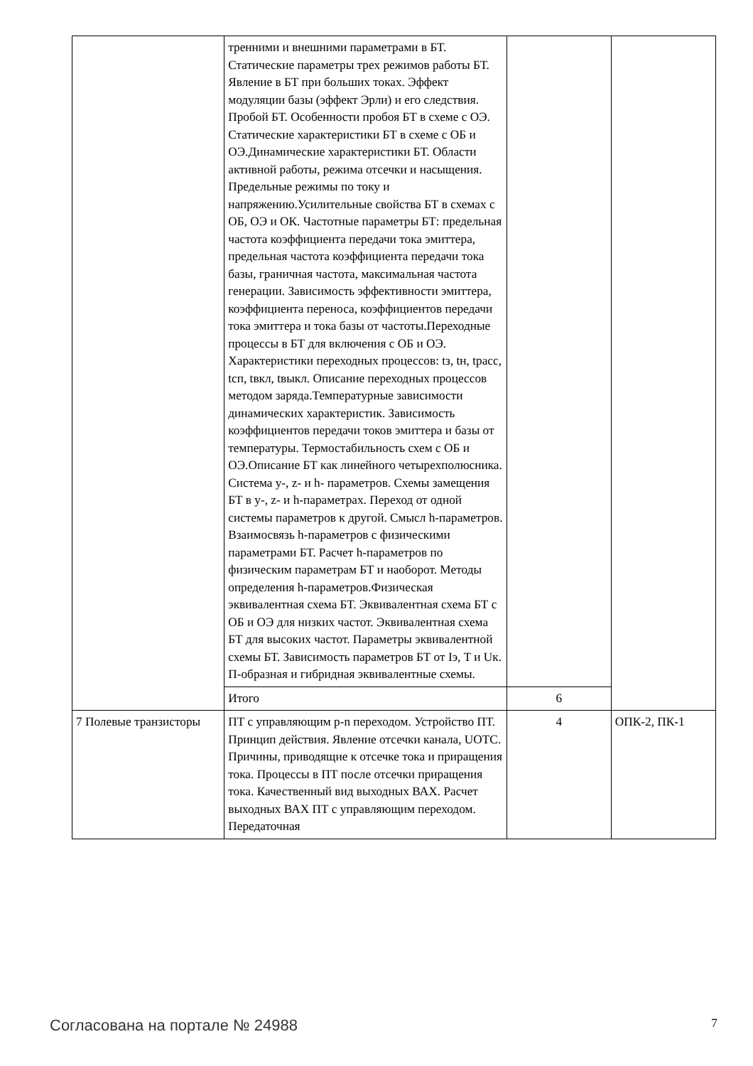| | тренними и внешними параметрами в БТ. Статические параметры трех режимов работы БТ. Явление в БТ при больших токах. Эффект модуляции базы (эффект Эрли) и его следствия. Пробой БТ. Особенности пробоя БТ в схеме с ОЭ. Статические характеристики БТ в схеме с ОБ и ОЭ.Динамические характеристики БТ. Области активной работы, режима отсечки и насыщения. Предельные режимы по току и напряжению.Усилительные свойства БТ в схемах с ОБ, ОЭ и ОК. Частотные параметры БТ: предельная частота коэффициента передачи тока эмиттера, предельная частота коэффициента передачи тока базы, граничная частота, максимальная частота генерации. Зависимость эффективности эмиттера, коэффициента переноса, коэффициентов передачи тока эмиттера и тока базы от частоты.Переходные процессы в БТ для включения с ОБ и ОЭ. Характеристики переходных процессов: tз, tн, tрасс, tсп, tвкл, tвыкл. Описание переходных процессов методом заряда.Температурные зависимости динамических характеристик. Зависимость коэффициентов передачи токов эмиттера и базы от температуры. Термостабильность схем с ОБ и ОЭ.Описание БТ как линейного четырехполюсника. Система y-, z- и h- параметров. Схемы замещения БТ в y-, z- и h-параметрах. Переход от одной системы параметров к другой. Смысл h-параметров. Взаимосвязь h-параметров с физическими параметрами БТ. Расчет h-параметров по физическим параметрам БТ и наоборот. Методы определения h-параметров.Физическая эквивалентная схема БТ. Эквивалентная схема БТ с ОБ и ОЭ для низких частот. Эквивалентная схема БТ для высоких частот. Параметры эквивалентной схемы БТ. Зависимость параметров БТ от Iэ, T и Uк. П-образная и гибридная эквивалентные схемы. | | |
| | Итого | 6 | |
| 7 Полевые транзисторы | ПТ с управляющим p-n переходом. Устройство ПТ. Принцип действия. Явление отсечки канала, UОТС. Причины, приводящие к отсечке тока и приращения тока. Процессы в ПТ после отсечки приращения тока. Качественный вид выходных ВАХ. Расчет выходных ВАХ ПТ с управляющим переходом. Передаточная | 4 | ОПК-2, ПК-1 |
Согласована на портале № 24988 7